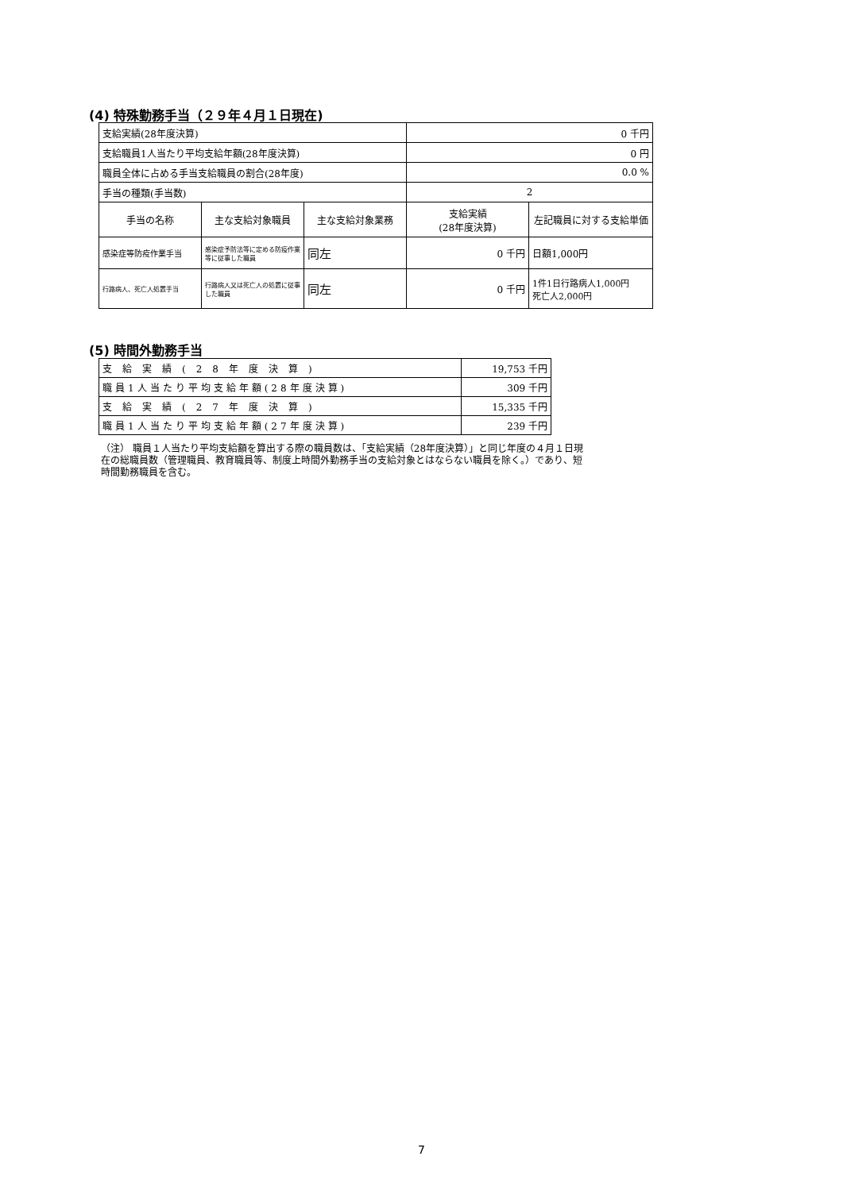(4) 特殊勤務手当（２９年４月１日現在)
| 支給実績(28年度決算) | | | 0 千円 | |
| 支給職員1人当たり平均支給年額(28年度決算) | | | 0 円 | |
| 職員全体に占める手当支給職員の割合(28年度) | | | 0.0 % | |
| 手当の種類(手当数) | | | 2 | |
| 手当の名称 | 主な支給対象職員 | 主な支給対象業務 | 支給実績 (28年度決算) | 左記職員に対する支給単価 |
| 感染症等防疫作業手当 | 感染症予防法等に定める防疫作業等に従事した職員 | 同左 | 0 千円 | 日額1,000円 |
| 行路病人、死亡人処置手当 | 行路病人又は死亡人の処置に従事した職員 | 同左 | 0 千円 | 1件1日行路病人1,000円 死亡人2,000円 |
(5) 時間外勤務手当
| 支給実績(28年度決算) | 19,753 千円 |
| 職員1人当たり平均支給年額(28年度決算) | 309 千円 |
| 支給実績(27年度決算) | 15,335 千円 |
| 職員1人当たり平均支給年額(27年度決算) | 239 千円 |
（注） 職員１人当たり平均支給額を算出する際の職員数は、「支給実績（28年度決算）」と同じ年度の４月１日現在の総職員数（管理職員、教育職員等、制度上時間外勤務手当の支給対象とはならない職員を除く。）であり、短時間勤務職員を含む。
7